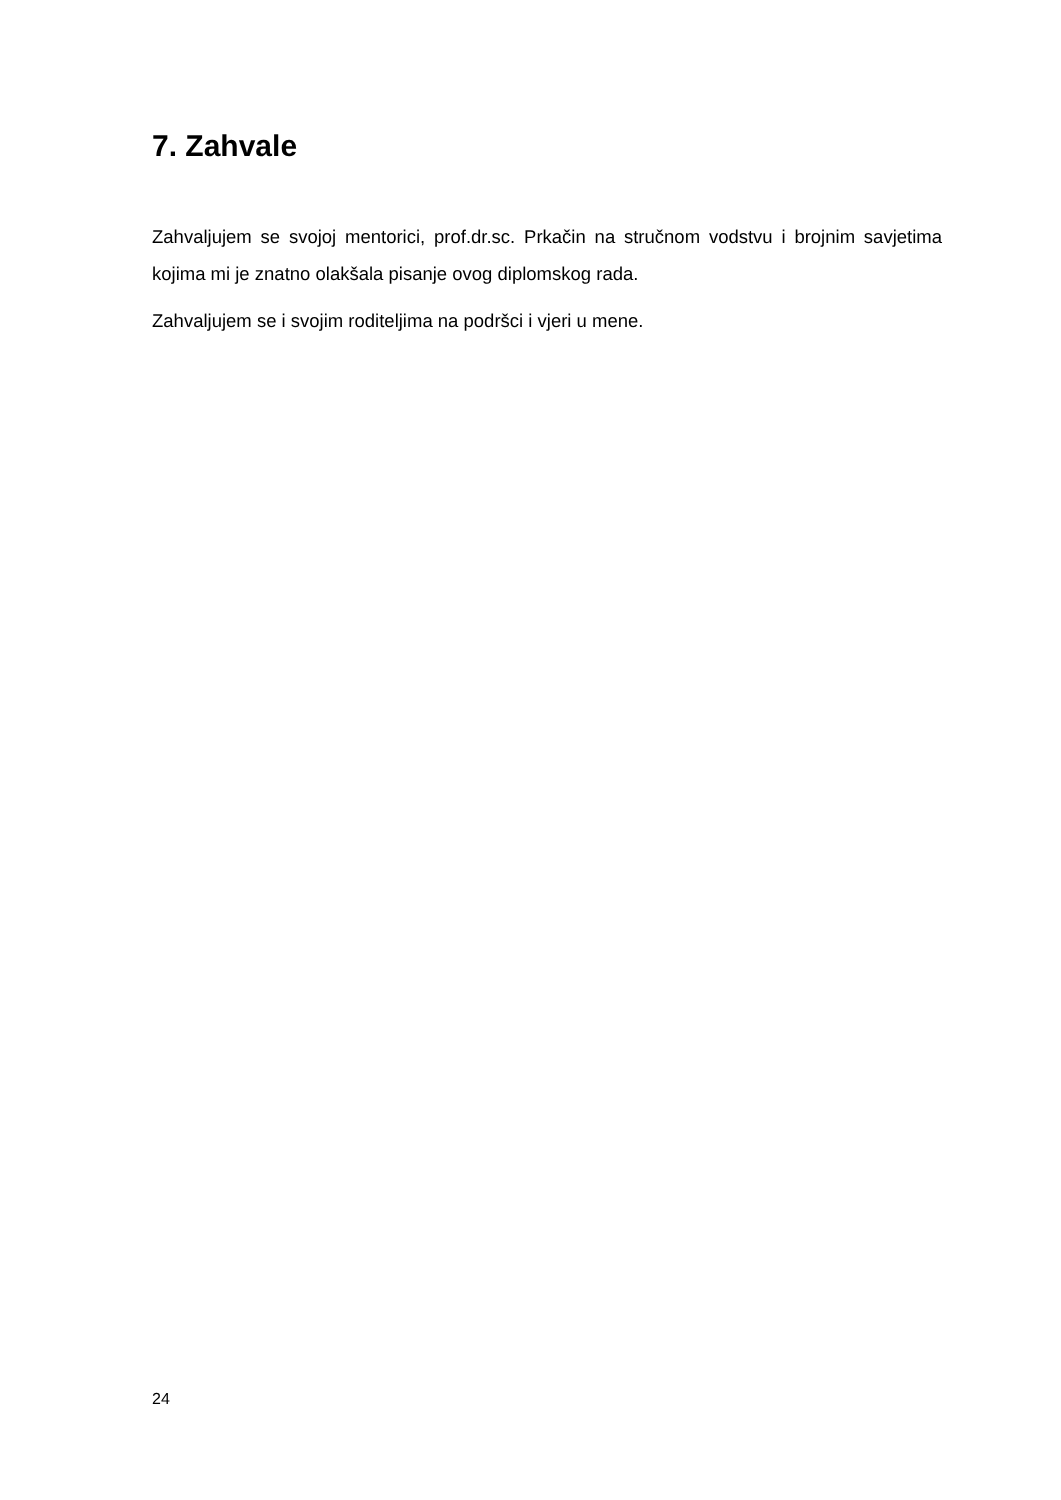7. Zahvale
Zahvaljujem se svojoj mentorici, prof.dr.sc. Prkačin na stručnom vodstvu i brojnim savjetima kojima mi je znatno olakšala pisanje ovog diplomskog rada.
Zahvaljujem se i svojim roditeljima na podršci i vjeri u mene.
24